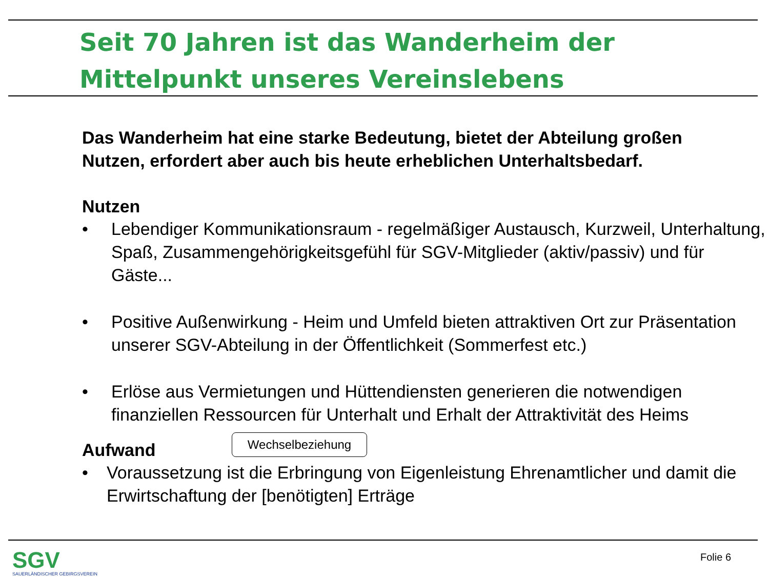Seit 70 Jahren ist das Wanderheim der Mittelpunkt unseres Vereinslebens
Das Wanderheim hat eine starke Bedeutung, bietet der Abteilung großen Nutzen, erfordert aber auch bis heute erheblichen Unterhaltsbedarf.
Nutzen
• Lebendiger Kommunikationsraum - regelmäßiger Austausch, Kurzweil, Unterhaltung, Spaß, Zusammengehörigkeitsgefühl für SGV-Mitglieder (aktiv/passiv) und für Gäste...
• Positive Außenwirkung - Heim und Umfeld bieten attraktiven Ort zur Präsentation unserer SGV-Abteilung in der Öffentlichkeit (Sommerfest etc.)
• Erlöse aus Vermietungen und Hüttendiensten generieren die notwendigen finanziellen Ressourcen für Unterhalt und Erhalt der Attraktivität des Heims
Wechselbeziehung
Aufwand
• Voraussetzung ist die Erbringung von Eigenleistung Ehrenamtlicher und damit die Erwirtschaftung der [benötigten] Erträge
SGV
SAUERLÄNDISCHER GEBIRGSVEREIN
Folie 6